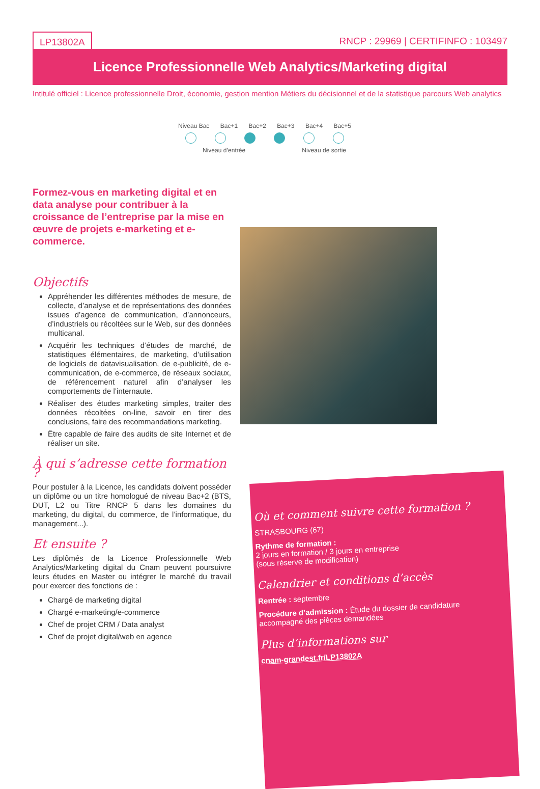LP13802A RNCP : 29969 | CERTIFINFO : 103497
Licence Professionnelle Web Analytics/Marketing digital
Intitulé officiel : Licence professionnelle Droit, économie, gestion mention Métiers du décisionnel et de la statistique parcours Web analytics
Niveau Bac Bac+1 Bac+2 Bac+3 Bac+4 Bac+5
Niveau d’entrée Niveau de sortie
Formez-vous en marketing digital et en data analyse pour contribuer à la croissance de l’entreprise par la mise en œuvre de projets e-marketing et e-commerce.
Objectifs
Appréhender les différentes méthodes de mesure, de collecte, d’analyse et de représentations des données issues d’agence de communication, d’annonceurs, d’industriels ou récoltées sur le Web, sur des données multicanal.
Acquérir les techniques d’études de marché, de statistiques élémentaires, de marketing, d’utilisation de logiciels de datavisualisation, de e-publicité, de e-communication, de e-commerce, de réseaux sociaux, de référencement naturel afin d’analyser les comportements de l’internaute.
Réaliser des études marketing simples, traiter des données récoltées on-line, savoir en tirer des conclusions, faire des recommandations marketing.
Être capable de faire des audits de site Internet et de réaliser un site.
À qui s’adresse cette formation ?
Pour postuler à la Licence, les candidats doivent posséder un diplôme ou un titre homologué de niveau Bac+2 (BTS, DUT, L2 ou Titre RNCP 5 dans les domaines du marketing, du digital, du commerce, de l’informatique, du management...).
Et ensuite ?
Les diplômés de la Licence Professionnelle Web Analytics/Marketing digital du Cnam peuvent poursuivre leurs études en Master ou intégrer le marché du travail pour exercer des fonctions de :
Chargé de marketing digital
Chargé e-marketing/e-commerce
Chef de projet CRM / Data analyst
Chef de projet digital/web en agence
Où et comment suivre cette formation ?
STRASBOURG (67)
Rythme de formation :
2 jours en formation / 3 jours en entreprise
(sous réserve de modification)
Calendrier et conditions d’accès
Rentrée : septembre
Procédure d’admission : Étude du dossier de candidature accompagné des pièces demandées
Plus d’informations sur
cnam-grandest.fr/LP13802A